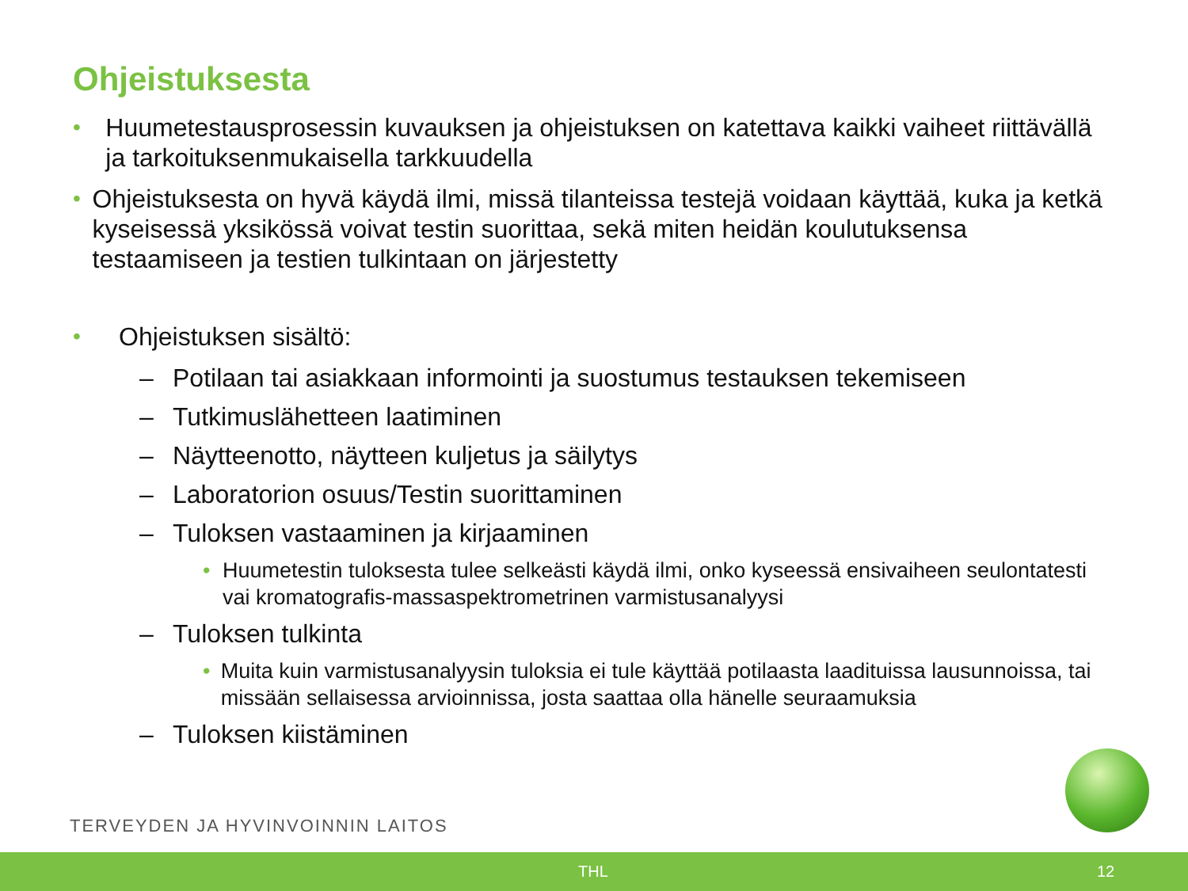Ohjeistuksesta
• Huumetestausprosessin kuvauksen ja ohjeistuksen on katettava kaikki vaiheet riittävällä ja tarkoituksenmukaisella tarkkuudella
• Ohjeistuksesta on hyvä käydä ilmi, missä tilanteissa testejä voidaan käyttää, kuka ja ketkä kyseisessä yksikössä voivat testin suorittaa, sekä miten heidän koulutuksensa testaamiseen ja testien tulkintaan on järjestetty
• Ohjeistuksen sisältö:
– Potilaan tai asiakkaan informointi ja suostumus testauksen tekemiseen
– Tutkimuslähetteen laatiminen
– Näytteenotto, näytteen kuljetus ja säilytys
– Laboratorion osuus/Testin suorittaminen
– Tuloksen vastaaminen ja kirjaaminen
• Huumetestin tuloksesta tulee selkeästi käydä ilmi, onko kyseessä ensivaiheen seulontatesti vai kromatografis-massaspektrometrinen varmistusanalyysi
– Tuloksen tulkinta
• Muita kuin varmistusanalyysin tuloksia ei tule käyttää potilaasta laadituissa lausunnoissa, tai missään sellaisessa arvioinnissa, josta saattaa olla hänelle seuraamuksia
– Tuloksen kiistäminen
TERVEYDEN JA HYVINVOINNIN LAITOS
THL 12